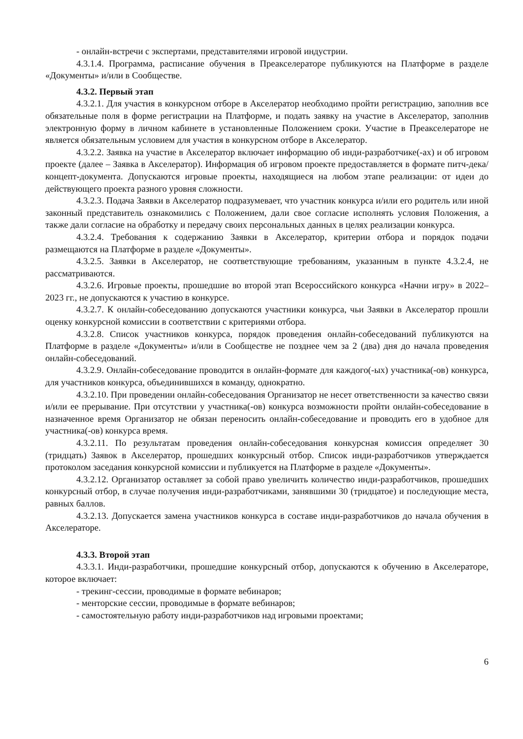- онлайн-встречи с экспертами, представителями игровой индустрии.
4.3.1.4. Программа, расписание обучения в Преакселераторе публикуются на Платформе в разделе «Документы» и/или в Сообществе.
4.3.2. Первый этап
4.3.2.1. Для участия в конкурсном отборе в Акселератор необходимо пройти регистрацию, заполнив все обязательные поля в форме регистрации на Платформе, и подать заявку на участие в Акселератор, заполнив электронную форму в личном кабинете в установленные Положением сроки. Участие в Преакселераторе не является обязательным условием для участия в конкурсном отборе в Акселератор.
4.3.2.2. Заявка на участие в Акселератор включает информацию об инди-разработчике(-ах) и об игровом проекте (далее – Заявка в Акселератор). Информация об игровом проекте предоставляется в формате питч-дека/концепт-документа. Допускаются игровые проекты, находящиеся на любом этапе реализации: от идеи до действующего проекта разного уровня сложности.
4.3.2.3. Подача Заявки в Акселератор подразумевает, что участник конкурса и/или его родитель или иной законный представитель ознакомились с Положением, дали свое согласие исполнять условия Положения, а также дали согласие на обработку и передачу своих персональных данных в целях реализации конкурса.
4.3.2.4. Требования к содержанию Заявки в Акселератор, критерии отбора и порядок подачи размещаются на Платформе в разделе «Документы».
4.3.2.5. Заявки в Акселератор, не соответствующие требованиям, указанным в пункте 4.3.2.4, не рассматриваются.
4.3.2.6. Игровые проекты, прошедшие во второй этап Всероссийского конкурса «Начни игру» в 2022–2023 гг., не допускаются к участию в конкурсе.
4.3.2.7. К онлайн-собеседованию допускаются участники конкурса, чьи Заявки в Акселератор прошли оценку конкурсной комиссии в соответствии с критериями отбора.
4.3.2.8. Список участников конкурса, порядок проведения онлайн-собеседований публикуются на Платформе в разделе «Документы» и/или в Сообществе не позднее чем за 2 (два) дня до начала проведения онлайн-собеседований.
4.3.2.9. Онлайн-собеседование проводится в онлайн-формате для каждого(-ых) участника(-ов) конкурса, для участников конкурса, объединившихся в команду, однократно.
4.3.2.10. При проведении онлайн-собеседования Организатор не несет ответственности за качество связи и/или ее прерывание. При отсутствии у участника(-ов) конкурса возможности пройти онлайн-собеседование в назначенное время Организатор не обязан переносить онлайн-собеседование и проводить его в удобное для участника(-ов) конкурса время.
4.3.2.11. По результатам проведения онлайн-собеседования конкурсная комиссия определяет 30 (тридцать) Заявок в Акселератор, прошедших конкурсный отбор. Список инди-разработчиков утверждается протоколом заседания конкурсной комиссии и публикуется на Платформе в разделе «Документы».
4.3.2.12. Организатор оставляет за собой право увеличить количество инди-разработчиков, прошедших конкурсный отбор, в случае получения инди-разработчиками, занявшими 30 (тридцатое) и последующие места, равных баллов.
4.3.2.13. Допускается замена участников конкурса в составе инди-разработчиков до начала обучения в Акселераторе.
4.3.3. Второй этап
4.3.3.1. Инди-разработчики, прошедшие конкурсный отбор, допускаются к обучению в Акселераторе, которое включает:
- трекинг-сессии, проводимые в формате вебинаров;
- менторские сессии, проводимые в формате вебинаров;
- самостоятельную работу инди-разработчиков над игровыми проектами;
6